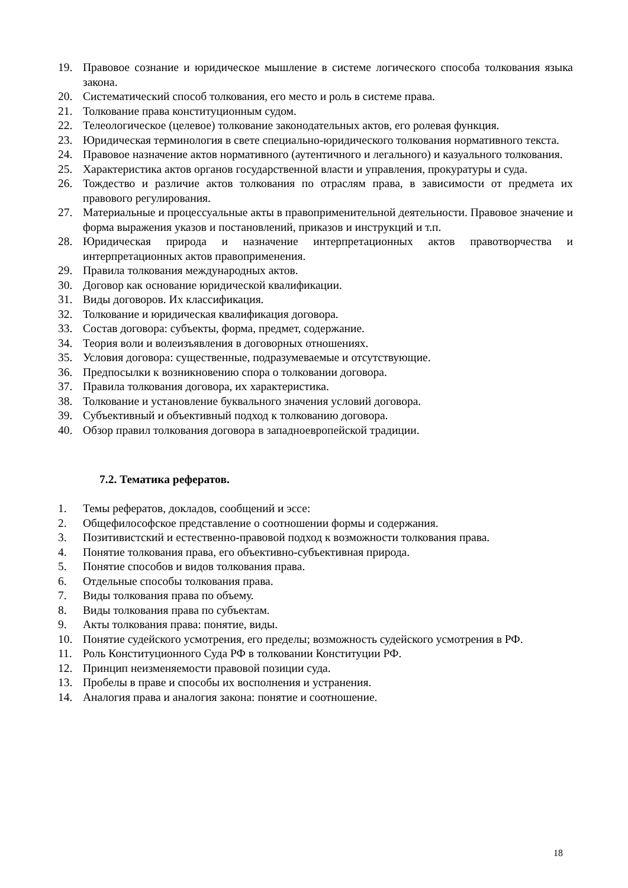19. Правовое сознание и юридическое мышление в системе логического способа толкования языка закона.
20. Систематический способ толкования, его место и роль в системе права.
21. Толкование права конституционным судом.
22. Телеологическое (целевое) толкование законодательных актов, его ролевая функция.
23. Юридическая терминология в свете специально-юридического толкования нормативного текста.
24. Правовое назначение актов нормативного (аутентичного и легального) и казуального толкования.
25. Характеристика актов органов государственной власти и управления, прокуратуры и суда.
26. Тождество и различие актов толкования по отраслям права, в зависимости от предмета их правового регулирования.
27. Материальные и процессуальные акты в правоприменительной деятельности. Правовое значение и форма выражения указов и постановлений, приказов и инструкций и т.п.
28. Юридическая природа и назначение интерпретационных актов правотворчества и интерпретационных актов правоприменения.
29. Правила толкования международных актов.
30. Договор как основание юридической квалификации.
31. Виды договоров. Их классификация.
32. Толкование и юридическая квалификация договора.
33. Состав договора: субъекты, форма, предмет, содержание.
34. Теория воли и волеизъявления в договорных отношениях.
35. Условия договора: существенные, подразумеваемые и отсутствующие.
36. Предпосылки к возникновению спора о толковании договора.
37. Правила толкования договора, их характеристика.
38. Толкование и установление буквального значения условий договора.
39. Субъективный и объективный подход к толкованию договора.
40. Обзор правил толкования договора в западноевропейской традиции.
7.2. Тематика рефератов.
1. Темы рефератов, докладов, сообщений и эссе:
2. Общефилософское представление о соотношении формы и содержания.
3. Позитивистский и естественно-правовой подход к возможности толкования права.
4. Понятие толкования права, его объективно-субъективная природа.
5. Понятие способов и видов толкования права.
6. Отдельные способы толкования права.
7. Виды толкования права по объему.
8. Виды толкования права по субъектам.
9. Акты толкования права: понятие, виды.
10. Понятие судейского усмотрения, его пределы; возможность судейского усмотрения в РФ.
11. Роль Конституционного Суда РФ в толковании Конституции РФ.
12. Принцип неизменяемости правовой позиции суда.
13. Пробелы в праве и способы их восполнения и устранения.
14. Аналогия права и аналогия закона: понятие и соотношение.
18